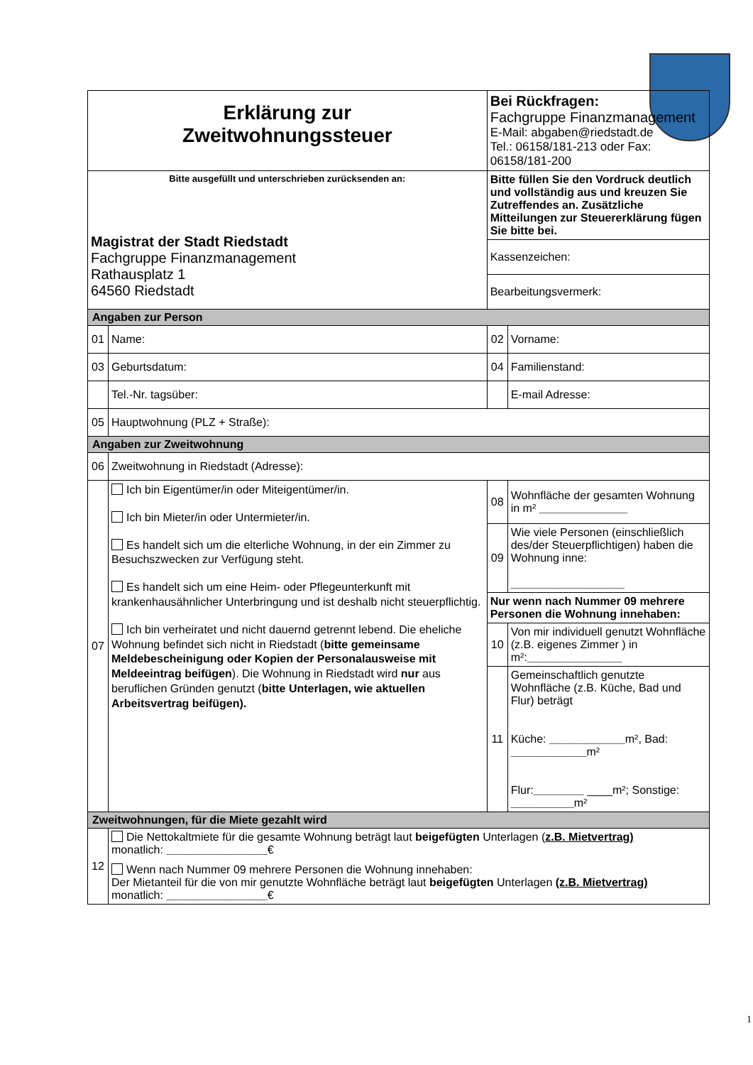| Erklärung zur Zweitwohnungssteuer | | Bei Rückfragen: Fachgruppe Finanzmanagement E-Mail: abgaben@riedstadt.de Tel.: 06158/181-213 oder Fax: 06158/181-200 | |
| Bitte ausgefüllt und unterschrieben zurücksenden an: Magistrat der Stadt Riedstadt Fachgruppe Finanzmanagement Rathausplatz 1 64560 Riedstadt | | Bitte füllen Sie den Vordruck deutlich und vollständig aus und kreuzen Sie Zutreffendes an. Zusätzliche Mitteilungen zur Steuererklärung fügen Sie bitte bei. | |
| | | Kassenzeichen: | |
| | | Bearbeitungsvermerk: | |
| Angaben zur Person | | | |
| 01 | Name: | 02 | Vorname: |
| 03 | Geburtsdatum: | 04 | Familienstand: |
| | Tel.-Nr. tagsüber: | | E-mail Adresse: |
| 05 | Hauptwohnung (PLZ + Straße): | | |
| Angaben zur Zweitwohnung | | | |
| 06 | Zweitwohnung in Riedstadt (Adresse): | | |
| 07 | Ich bin Eigentümer/in oder Miteigentümer/in. Ich bin Mieter/in oder Untermieter/in. Es handelt sich um die elterliche Wohnung, in der ein Zimmer zu Besuchszwecken zur Verfügung steht. Es handelt sich um eine Heim- oder Pflegeunterkunft mit krankenhausähnlicher Unterbringung und ist deshalb nicht steuerpflichtig. Ich bin verheiratet und nicht dauernd getrennt lebend. Die eheliche Wohnung befindet sich nicht in Riedstadt ( bitte gemeinsame Meldebescheinigung oder Kopien der Personalausweise mit Meldeeintrag beifügen ). Die Wohnung in Riedstadt wird nur aus beruflichen Gründen genutzt ( bitte Unterlagen, wie aktuellen Arbeitsvertrag beifügen). | 08 | Wohnfläche der gesamten Wohnung in m² ______________ |
| | | 09 | Wie viele Personen (einschließlich des/der Steuerpflichtigen) haben die Wohnung inne: __________________ |
| | | Nur wenn nach Nummer 09 mehrere Personen die Wohnung innehaben: | |
| | | 10 | Von mir individuell genutzt Wohnfläche (z.B. eigenes Zimmer ) in m²: _______________ |
| | | 11 | Gemeinschaftlich genutzte Wohnfläche (z.B. Küche, Bad und Flur) beträgt Küche: ____________ m², Bad: ____________ m² Flur: ________ ____m²; Sonstige: __________ m² |
| Zweitwohnungen, für die Miete gezahlt wird | | | |
| 12 | Die Nettokaltmiete für die gesamte Wohnung beträgt laut beigefügten Unterlagen ( z.B. Mietvertrag) monatlich: ________________ € Wenn nach Nummer 09 mehrere Personen die Wohnung innehaben: Der Mietanteil für die von mir genutzte Wohnfläche beträgt laut beigefügten Unterlagen (z.B. Mietvertrag) monatlich: ________________ € | | |
1